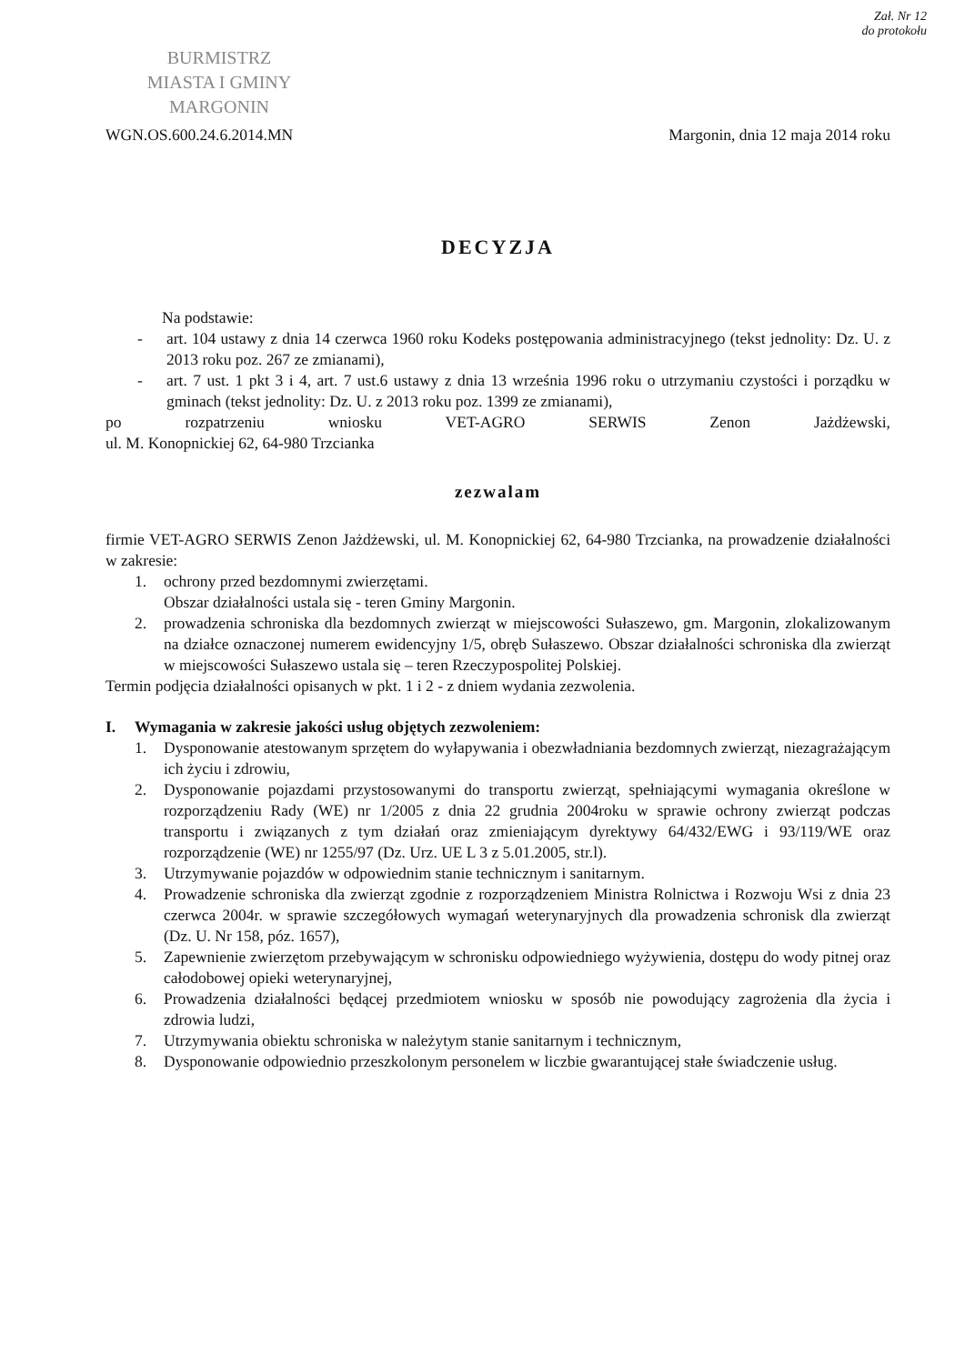Zał. Nr 12
do protokołu
BURMISTRZ
MIASTA I GMINY
MARGONIN
WGN.OS.600.24.6.2014.MN
Margonin, dnia 12 maja 2014 roku
DECYZJA
Na podstawie:
- art. 104 ustawy z dnia 14 czerwca 1960 roku Kodeks postępowania administracyjnego (tekst jednolity: Dz. U. z 2013 roku poz. 267 ze zmianami),
- art. 7 ust. 1 pkt 3 i 4, art. 7 ust.6 ustawy z dnia 13 września 1996 roku o utrzymaniu czystości i porządku w gminach (tekst jednolity: Dz. U. z 2013 roku poz. 1399 ze zmianami),
po rozpatrzeniu wniosku VET-AGRO SERWIS Zenon Jażdżewski,
ul. M. Konopnickiej 62, 64-980 Trzcianka
zezwalam
firmie VET-AGRO SERWIS Zenon Jażdżewski, ul. M. Konopnickiej 62, 64-980 Trzcianka, na prowadzenie działalności w zakresie:
1. ochrony przed bezdomnymi zwierzętami.
Obszar działalności ustala się - teren Gminy Margonin.
2. prowadzenia schroniska dla bezdomnych zwierząt w miejscowości Sułaszewo, gm. Margonin, zlokalizowanym na działce oznaczonej numerem ewidencyjny 1/5, obręb Sułaszewo. Obszar działalności schroniska dla zwierząt w miejscowości Sułaszewo ustala się – teren Rzeczypospolitej Polskiej.
Termin podjęcia działalności opisanych w pkt. 1 i 2 - z dniem wydania zezwolenia.
I. Wymagania w zakresie jakości usług objętych zezwoleniem:
1. Dysponowanie atestowanym sprzętem do wyłapywania i obezwładniania bezdomnych zwierząt, niezagrażającym ich życiu i zdrowiu,
2. Dysponowanie pojazdami przystosowanymi do transportu zwierząt, spełniającymi wymagania określone w rozporządzeniu Rady (WE) nr 1/2005 z dnia 22 grudnia 2004roku w sprawie ochrony zwierząt podczas transportu i związanych z tym działań oraz zmieniającym dyrektywy 64/432/EWG i 93/119/WE oraz rozporządzenie (WE) nr 1255/97 (Dz. Urz. UE L 3 z 5.01.2005, str.l).
3. Utrzymywanie pojazdów w odpowiednim stanie technicznym i sanitarnym.
4. Prowadzenie schroniska dla zwierząt zgodnie z rozporządzeniem Ministra Rolnictwa i Rozwoju Wsi z dnia 23 czerwca 2004r. w sprawie szczegółowych wymagań weterynaryjnych dla prowadzenia schronisk dla zwierząt (Dz. U. Nr 158, póz. 1657),
5. Zapewnienie zwierzętom przebywającym w schronisku odpowiedniego wyżywienia, dostępu do wody pitnej oraz całodobowej opieki weterynaryjnej,
6. Prowadzenia działalności będącej przedmiotem wniosku w sposób nie powodujący zagrożenia dla życia i zdrowia ludzi,
7. Utrzymywania obiektu schroniska w należytym stanie sanitarnym i technicznym,
8. Dysponowanie odpowiednio przeszkolonym personelem w liczbie gwarantującej stałe świadczenie usług.